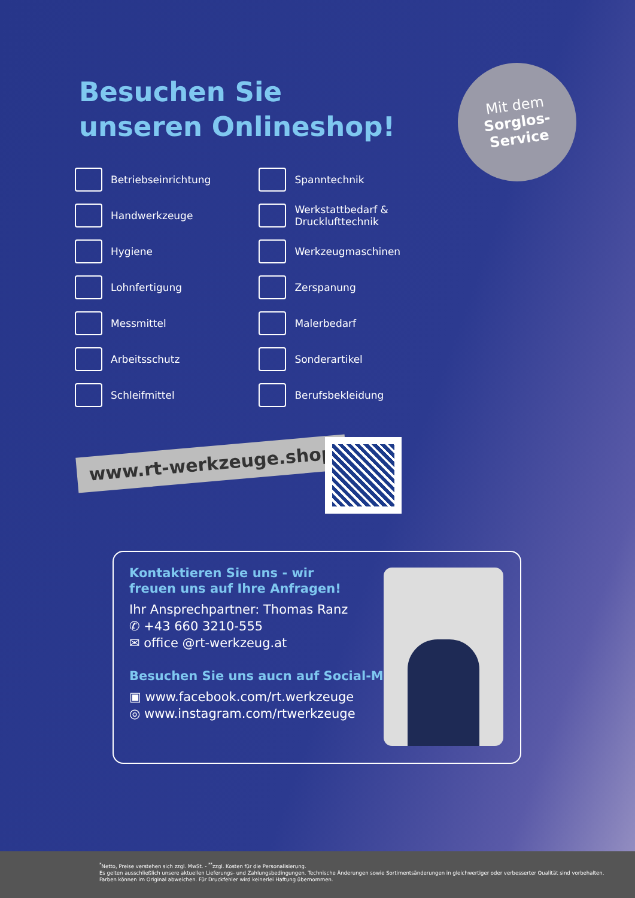Besuchen Sie
unseren Onlineshop!
Mit dem
Sorglos-
Service
Betriebseinrichtung
Handwerkzeuge
Hygiene
Lohnfertigung
Messmittel
Arbeitsschutz
Schleifmittel
Spanntechnik
Werkstattbedarf &
Drucklufttechnik
Werkzeugmaschinen
Zerspanung
Malerbedarf
Sonderartikel
Berufsbekleidung
www.rt-werkzeuge.shop
Kontaktieren Sie uns - wir
freuen uns auf Ihre Anfragen!
Ihr Ansprechpartner: Thomas Ranz
✆ +43 660 3210-555
✉ office @rt-werkzeug.at
Besuchen Sie uns aucn auf Social-Media!
▣ www.facebook.com/rt.werkzeuge
◎ www.instagram.com/rtwerkzeuge
<sup>*</sup> Netto, Preise verstehen sich zzgl. MwSt. - <sup>**</sup>zzgl. Kosten für die Personalisierung.
Es gelten ausschließlich unsere aktuellen Lieferungs- und Zahlungsbedingungen. Technische Änderungen sowie Sortimentsänderungen in gleichwertiger oder verbesserter Qualität sind vorbehalten.
Farben können im Original abweichen. Für Druckfehler wird keinerlei Haftung übernommen.